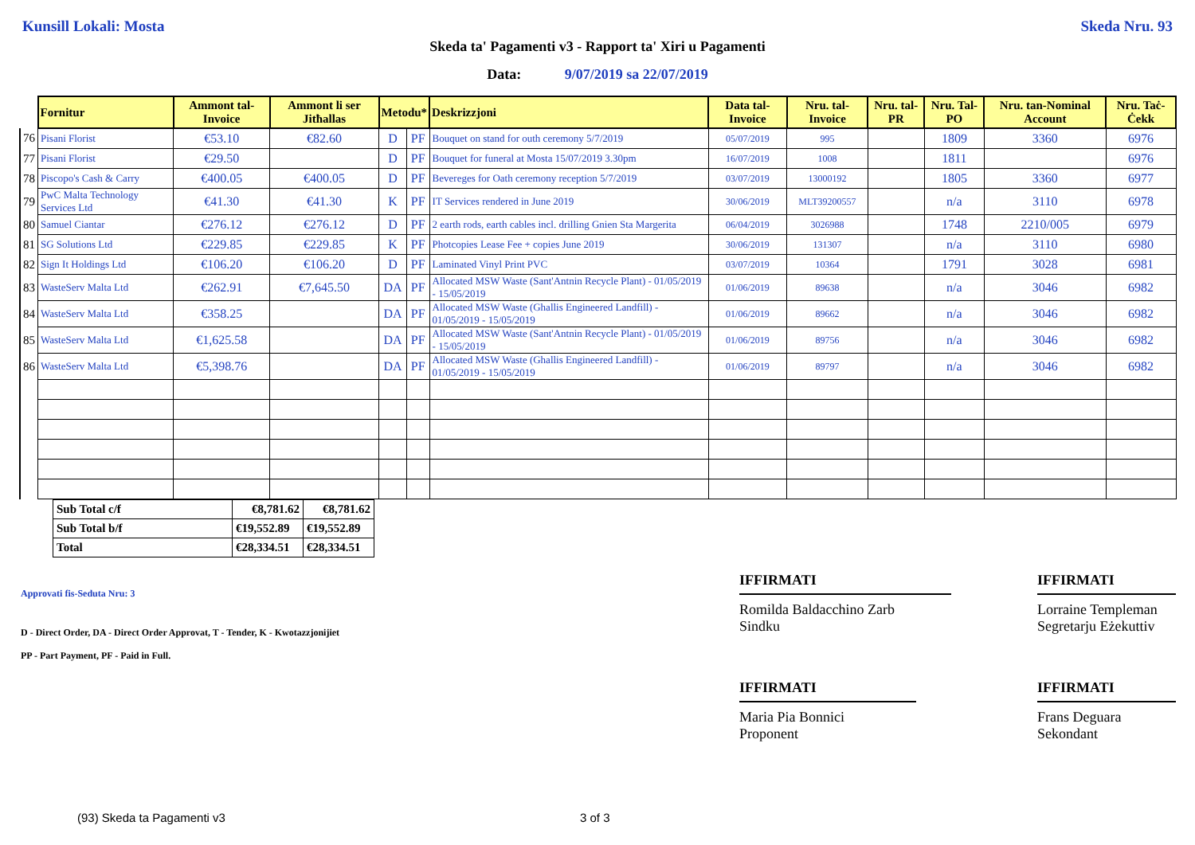Kunsill Lokali: Mosta Skeda Nru. 93
Skeda ta' Pagamenti v3 - Rapport ta' Xiri u Pagamenti
Data: 9/07/2019 sa 22/07/2019
| | Fornitur | Ammont tal-Invoice | Ammont li ser Jitħallas | Metodu* | | Deskrizzjoni | Data tal-Invoice | Nru. tal-Invoice | Nru. tal-PR | Nru. Tal-PO | Nru. tan-Nominal Account | Nru. Taċ-Ċekk |
| --- | --- | --- | --- | --- | --- | --- | --- | --- | --- | --- | --- | --- |
| 76 | Pisani Florist | €53.10 | €82.60 | D | PF | Bouquet on stand for outh ceremony 5/7/2019 | 05/07/2019 | 995 | | 1809 | 3360 | 6976 |
| 77 | Pisani Florist | €29.50 | | D | PF | Bouquet for funeral at Mosta 15/07/2019 3.30pm | 16/07/2019 | 1008 | | 1811 | | 6976 |
| 78 | Piscopo's Cash & Carry | €400.05 | €400.05 | D | PF | Bevereges for Oath ceremony reception 5/7/2019 | 03/07/2019 | 13000192 | | 1805 | 3360 | 6977 |
| 79 | PwC Malta Technology Services Ltd | €41.30 | €41.30 | K | PF | IT Services rendered in June 2019 | 30/06/2019 | MLT39200557 | | n/a | 3110 | 6978 |
| 80 | Samuel Ciantar | €276.12 | €276.12 | D | PF | 2 earth rods, earth cables incl. drilling Gnien Sta Margerita | 06/04/2019 | 3026988 | | 1748 | 2210/005 | 6979 |
| 81 | SG Solutions Ltd | €229.85 | €229.85 | K | PF | Photcopies Lease Fee + copies June 2019 | 30/06/2019 | 131307 | | n/a | 3110 | 6980 |
| 82 | Sign It Holdings Ltd | €106.20 | €106.20 | D | PF | Laminated Vinyl Print PVC | 03/07/2019 | 10364 | | 1791 | 3028 | 6981 |
| 83 | WasteServ Malta Ltd | €262.91 | €7,645.50 | DA | PF | Allocated MSW Waste (Sant'Antnin Recycle Plant) - 01/05/2019 - 15/05/2019 | 01/06/2019 | 89638 | | n/a | 3046 | 6982 |
| 84 | WasteServ Malta Ltd | €358.25 | | DA | PF | Allocated MSW Waste (Ghallis Engineered Landfill) - 01/05/2019 - 15/05/2019 | 01/06/2019 | 89662 | | n/a | 3046 | 6982 |
| 85 | WasteServ Malta Ltd | €1,625.58 | | DA | PF | Allocated MSW Waste (Sant'Antnin Recycle Plant) - 01/05/2019 - 15/05/2019 | 01/06/2019 | 89756 | | n/a | 3046 | 6982 |
| 86 | WasteServ Malta Ltd | €5,398.76 | | DA | PF | Allocated MSW Waste (Ghallis Engineered Landfill) - 01/05/2019 - 15/05/2019 | 01/06/2019 | 89797 | | n/a | 3046 | 6982 |
| Sub Total c/f | €8,781.62 | €8,781.62 |
| Sub Total b/f | €19,552.89 | €19,552.89 |
| Total | €28,334.51 | €28,334.51 |
Approvati fis-Seduta Nru: 3
D - Direct Order, DA - Direct Order Approvat, T - Tender, K - Kwotazzjonijiet
PP - Part Payment, PF - Paid in Full.
IFFIRMATI
Romilda Baldacchino Zarb
Sindku
IFFIRMATI
Lorraine Templeman
Segretarju Eżekuttiv
IFFIRMATI
Maria Pia Bonnici
Proponent
IFFIRMATI
Frans Deguara
Sekondant
(93) Skeda ta Pagamenti v3 3 of 3